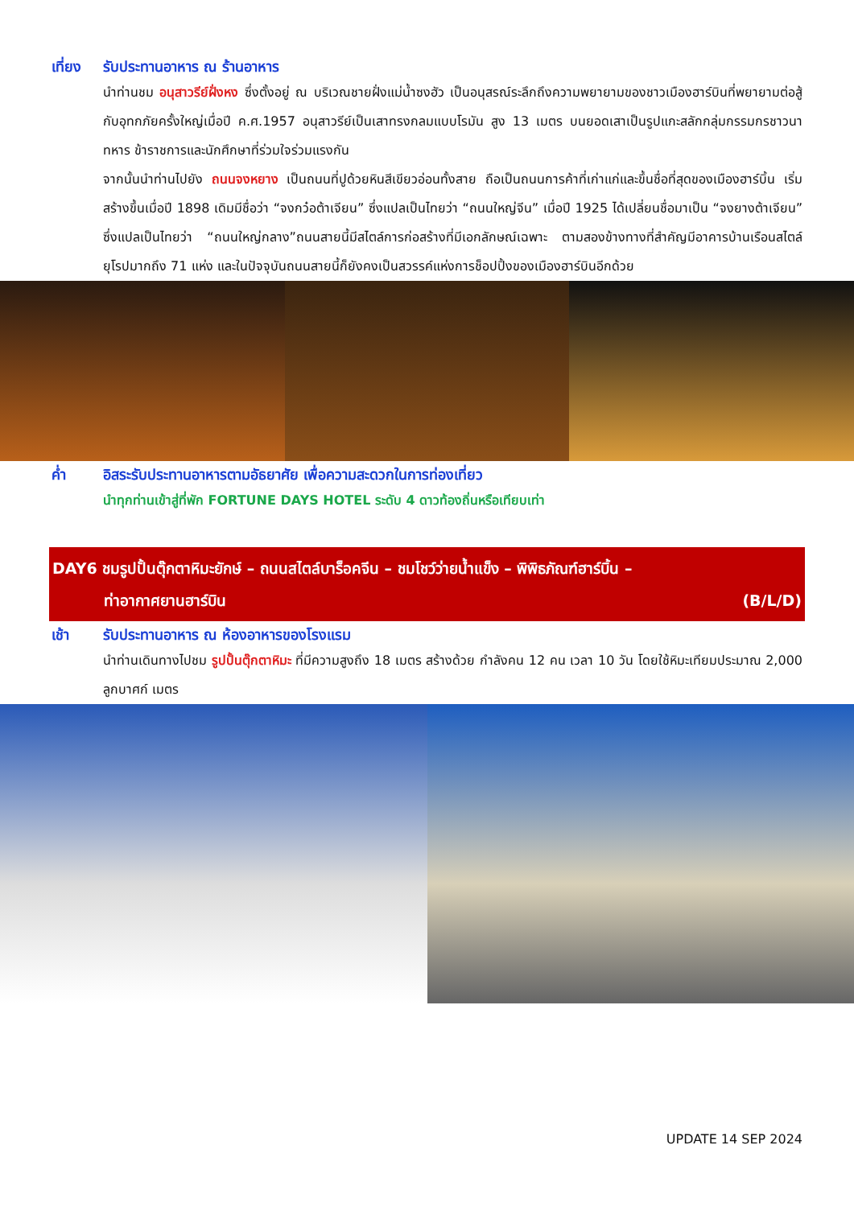เที่ยง
รับประทานอาหาร ณ ร้านอาหาร
นำท่านชม อนุสาวรีย์ฝั่งหง ซึ่งตั้งอยู่ ณ บริเวณชายฝั่งแม่น้ำซงฮัว เป็นอนุสรณ์ระลึกถึงความพยายามของชาวเมืองฮาร์บินที่พยายามต่อสู้กับอุทกภัยครั้งใหญ่เมื่อปี ค.ศ.1957 อนุสาวรีย์เป็นเสาทรงกลมแบบโรมัน สูง 13 เมตร บนยอดเสาเป็นรูปแกะสลักกลุ่มกรรมกรชาวนา ทหาร ข้าราชการและนักศึกษาที่ร่วมใจร่วมแรงกัน
จากนั้นนำท่านไปยัง ถนนจงหยาง เป็นถนนที่ปูด้วยหินสีเขียวอ่อนทั้งสาย ถือเป็นถนนการค้าที่เก่าแก่และขึ้นชื่อที่สุดของเมืองฮาร์บิ้น เริ่มสร้างขึ้นเมื่อปี 1898 เดิมมีชื่อว่า “จงกว๋อต้าเจียน” ซึ่งแปลเป็นไทยว่า “ถนนใหญ่จีน” เมื่อปี 1925 ได้เปลี่ยนชื่อมาเป็น “จงยางต้าเจียน” ซึ่งแปลเป็นไทยว่า “ถนนใหญ่กลาง”ถนนสายนี้มีสไตล์การก่อสร้างที่มีเอกลักษณ์เฉพาะ ตามสองข้างทางที่สำคัญมีอาคารบ้านเรือนสไตล์ยุโรปมากถึง 71 แห่ง และในปัจจุบันถนนสายนี้ก็ยังคงเป็นสวรรค์แห่งการช็อปปิ้งของเมืองฮาร์บินอีกด้วย
ค่ำ อิสระรับประทานอาหารตามอัธยาศัย เพื่อความสะดวกในการท่องเที่ยว
นำทุกท่านเข้าสู่ที่พัก FORTUNE DAYS HOTEL ระดับ 4 ดาวท้องถิ่นหรือเทียบเท่า
DAY6 ชมรูปปั้นตุ๊กตาหิมะยักษ์ – ถนนสไตล์บาร็อคจีน – ชมโชว์ว่ายน้ำแข็ง – พิพิธภัณฑ์ฮาร์บิ้น –
ท่าอากาศยานฮาร์บิน (B/L/D)
เช้า รับประทานอาหาร ณ ห้องอาหารของโรงแรม
นำท่านเดินทางไปชม รูปปั้นตุ๊กตาหิมะ ที่มีความสูงถึง 18 เมตร สร้างด้วย กำลังคน 12 คน เวลา 10 วัน โดยใช้หิมะเทียมประมาณ 2,000 ลูกบาศก์ เมตร
UPDATE 14 SEP 2024